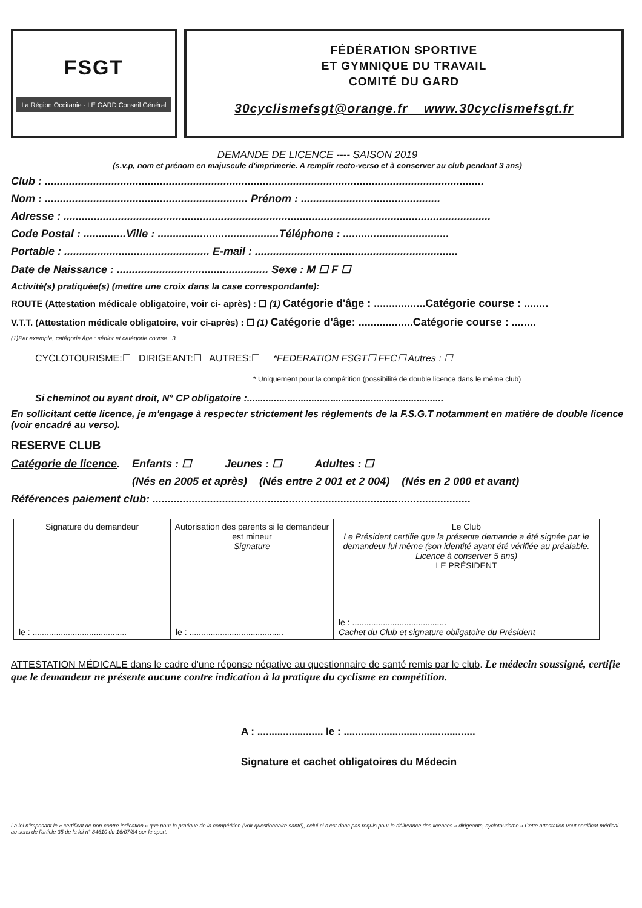FSGT
La Région Occitanie · LE GARD Conseil Général
FÉDÉRATION SPORTIVE
ET GYMNIQUE DU TRAVAIL
COMITÉ DU GARD
30cyclismefsgt@orange.fr www.30cyclismefsgt.fr
DEMANDE DE LICENCE ---- SAISON 2019
(s.v.p, nom et prénom en majuscule d'imprimerie. A remplir recto-verso et à conserver au club pendant 3 ans)
Club : .................................................................................................................................................
Nom : ................................................................... Prénom : ..............................................
Adresse : .............................................................................................................................................
Code Postal : ..............Ville : ........................................Téléphone : ...................................
Portable : ................................................ E-mail : ...................................................................
Date de Naissance : .................................................. Sexe : M ☐ F ☐
Activité(s) pratiquée(s) (mettre une croix dans la case correspondante):
ROUTE (Attestation médicale obligatoire, voir ci- après) : ☐ (1) Catégorie d'âge : .................Catégorie course : ........
V.T.T. (Attestation médicale obligatoire, voir ci-après) : ☐ (1) Catégorie d'âge: ..................Catégorie course : ........
(1)Par exemple, catégorie âge : sénior et catégorie course : 3.
CYCLOTOURISME:☐ DIRIGEANT:☐ AUTRES:☐ *FEDERATION FSGT☐ FFC☐ Autres : ☐
* Uniquement pour la compétition (possibilité de double licence dans le même club)
Si cheminot ou ayant droit, N° CP obligatoire :.........................................................................
En sollicitant cette licence, je m'engage à respecter strictement les règlements de la F.S.G.T notamment en matière de double licence (voir encadré au verso).
RESERVE CLUB
Catégorie de licence. Enfants : ☐ Jeunes : ☐ Adultes : ☐
(Nés en 2005 et après) (Nés entre 2 001 et 2 004) (Nés en 2 000 et avant)
Références paiement club: .........................................................................................................
| Signature du demandeur le : ........................................ | Autorisation des parents si le demandeur est mineur Signature le : ........................................ | Le Club Le Président certifie que la présente demande a été signée par le demandeur lui même (son identité ayant été vérifiée au préalable. Licence à conserver 5 ans) LE PRÉSIDENT le : ........................................ Cachet du Club et signature obligatoire du Président |
ATTESTATION MÉDICALE dans le cadre d'une réponse négative au questionnaire de santé remis par le club. Le médecin soussigné, certifie que le demandeur ne présente aucune contre indication à la pratique du cyclisme en compétition.
A : ....................... le : ..............................................
Signature et cachet obligatoires du Médecin
La loi n'imposant le « certificat de non-contre indication » que pour la pratique de la compétition (voir questionnaire santé), celui-ci n'est donc pas requis pour la délivrance des licences « dirigeants, cyclotourisme ».Cette attestation vaut certificat médical au sens de l'article 35 de la loi n° 84610 du 16/07/84 sur le sport.